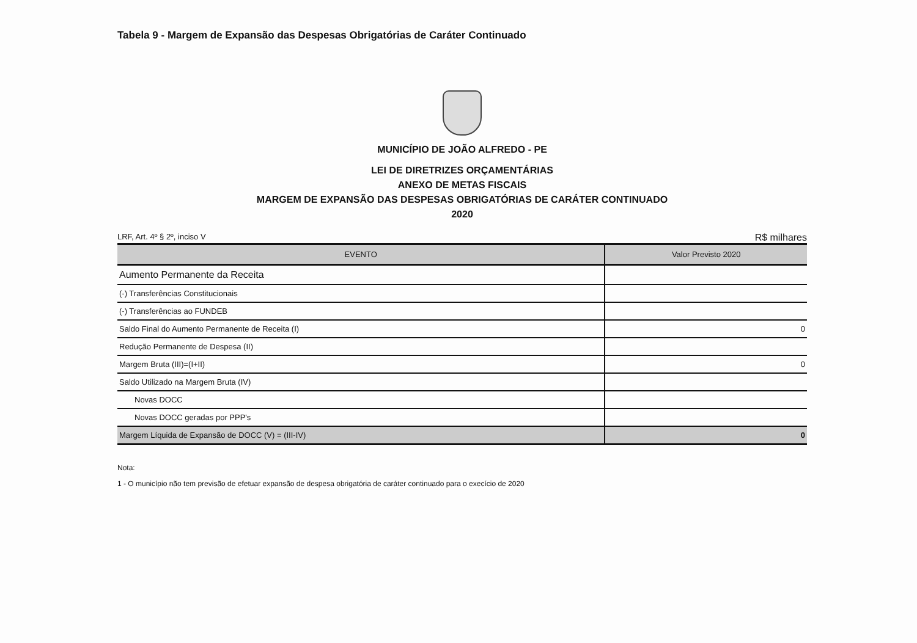Tabela 9 - Margem de Expansão das Despesas Obrigatórias de Caráter Continuado
MUNICÍPIO DE JOÃO ALFREDO - PE
LEI DE DIRETRIZES ORÇAMENTÁRIAS
ANEXO DE METAS FISCAIS
MARGEM DE EXPANSÃO DAS DESPESAS OBRIGATÓRIAS DE CARÁTER CONTINUADO
2020
LRF, Art. 4º § 2º, inciso V R$ milhares
| EVENTO | Valor Previsto 2020 |
| --- | --- |
| Aumento Permanente da Receita | |
| (-) Transferências Constitucionais | |
| (-) Transferências ao FUNDEB | |
| Saldo Final do Aumento Permanente de Receita (I) | 0 |
| Redução Permanente de Despesa (II) | |
| Margem Bruta (III)=(I+II) | 0 |
| Saldo Utilizado na Margem Bruta (IV) | |
| Novas DOCC | |
| Novas DOCC geradas por PPP's | |
| Margem Líquida de Expansão de DOCC (V) = (III-IV) | 0 |
Nota:
1 - O município não tem previsão de efetuar expansão de despesa obrigatória de caráter continuado para o execício de 2020